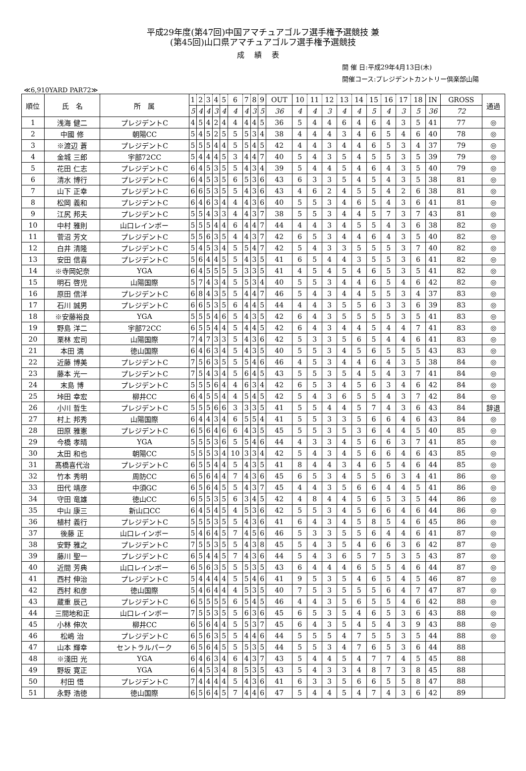平成29年度(第47回)中国アマチュアゴルフ選手権予選競技 兼
(第45回)山口県アマチュアゴルフ選手権予選競技
成績表
開 催 日:平成29年4月13日(木)
開催コース:プレジデントカントリー倶楽部山陽
≪6,910YARD PAR72≫
| 順位 | 氏 名 | 所 属 | 1 | 2 | 3 | 4 | 5 | 6 | 7 | 8 | 9 | OUT | 10 | 11 | 12 | 13 | 14 | 15 | 16 | 17 | 18 | IN | GROSS | 通過 |
| --- | --- | --- | --- | --- | --- | --- | --- | --- | --- | --- | --- | --- | --- | --- | --- | --- | --- | --- | --- | --- | --- | --- | --- | --- |
| | | | 5 | 4 | 4 | 3 | 4 | 4 | 4 | 3 | 5 | 36 | 4 | 4 | 3 | 4 | 4 | 5 | 4 | 3 | 5 | 36 | 72 | |
| 1 | 浅海 健二 | プレジデントC | 4 | 5 | 4 | 2 | 4 | 4 | 4 | 4 | 5 | 36 | 5 | 4 | 4 | 6 | 4 | 6 | 4 | 3 | 5 | 41 | 77 | ◎ |
| 2 | 中國 修 | 朝陽CC | 5 | 4 | 5 | 2 | 5 | 5 | 5 | 3 | 4 | 38 | 4 | 4 | 4 | 3 | 4 | 6 | 5 | 4 | 6 | 40 | 78 | ◎ |
| 3 | ※渡辺 蒼 | プレジデントC | 5 | 5 | 5 | 4 | 4 | 5 | 5 | 4 | 5 | 42 | 4 | 4 | 3 | 4 | 4 | 6 | 5 | 3 | 4 | 37 | 79 | ◎ |
| 4 | 金城 三郎 | 宇部72CC | 5 | 4 | 4 | 4 | 5 | 3 | 4 | 4 | 7 | 40 | 5 | 4 | 3 | 5 | 4 | 5 | 5 | 3 | 5 | 39 | 79 | ◎ |
| 5 | 花田 仁志 | プレジデントC | 6 | 4 | 5 | 3 | 5 | 5 | 4 | 3 | 4 | 39 | 5 | 4 | 4 | 5 | 4 | 6 | 4 | 3 | 5 | 40 | 79 | ◎ |
| 6 | 清水 博行 | プレジデントC | 6 | 4 | 5 | 3 | 5 | 6 | 5 | 3 | 6 | 43 | 6 | 3 | 3 | 5 | 4 | 5 | 4 | 3 | 5 | 38 | 81 | ◎ |
| 7 | 山下 正幸 | プレジデントC | 6 | 6 | 5 | 3 | 5 | 5 | 4 | 3 | 6 | 43 | 4 | 6 | 2 | 4 | 5 | 5 | 4 | 2 | 6 | 38 | 81 | ◎ |
| 8 | 松岡 義和 | プレジデントC | 6 | 4 | 6 | 3 | 4 | 4 | 4 | 3 | 6 | 40 | 5 | 5 | 3 | 4 | 6 | 5 | 4 | 3 | 6 | 41 | 81 | ◎ |
| 9 | 江尻 邦夫 | プレジデントC | 5 | 5 | 4 | 3 | 3 | 4 | 4 | 3 | 7 | 38 | 5 | 5 | 3 | 4 | 4 | 5 | 7 | 3 | 7 | 43 | 81 | ◎ |
| 10 | 中村 雅則 | 山口レインボー | 5 | 5 | 5 | 4 | 4 | 6 | 4 | 4 | 7 | 44 | 4 | 4 | 3 | 4 | 5 | 5 | 4 | 3 | 6 | 38 | 82 | ◎ |
| 11 | 菅沼 芳文 | プレジデントC | 5 | 5 | 6 | 3 | 5 | 4 | 4 | 3 | 7 | 42 | 6 | 5 | 3 | 4 | 4 | 6 | 4 | 3 | 5 | 40 | 82 | ◎ |
| 12 | 白井 清隆 | プレジデントC | 5 | 4 | 5 | 3 | 4 | 5 | 5 | 4 | 7 | 42 | 5 | 4 | 3 | 3 | 5 | 5 | 5 | 3 | 7 | 40 | 82 | ◎ |
| 13 | 安田 信喜 | プレジデントC | 5 | 6 | 4 | 4 | 5 | 5 | 4 | 3 | 5 | 41 | 6 | 5 | 4 | 4 | 3 | 5 | 5 | 3 | 6 | 41 | 82 | ◎ |
| 14 | ※寺岡妃奈 | YGA | 6 | 4 | 5 | 5 | 5 | 5 | 3 | 3 | 5 | 41 | 4 | 5 | 4 | 5 | 4 | 6 | 5 | 3 | 5 | 41 | 82 | ◎ |
| 15 | 明石 啓児 | 山陽国際 | 5 | 7 | 4 | 3 | 4 | 5 | 5 | 3 | 4 | 40 | 5 | 5 | 3 | 4 | 4 | 6 | 5 | 4 | 6 | 42 | 82 | ◎ |
| 16 | 原田 信洋 | プレジデントC | 6 | 8 | 4 | 3 | 5 | 5 | 4 | 4 | 7 | 46 | 5 | 4 | 3 | 4 | 4 | 5 | 5 | 3 | 4 | 37 | 83 | ◎ |
| 17 | 石川 誠男 | プレジデントC | 6 | 6 | 5 | 3 | 5 | 6 | 4 | 4 | 5 | 44 | 4 | 4 | 3 | 5 | 5 | 6 | 3 | 3 | 6 | 39 | 83 | ◎ |
| 18 | ※安藤裕良 | YGA | 5 | 5 | 5 | 4 | 6 | 5 | 4 | 3 | 5 | 42 | 6 | 4 | 3 | 5 | 5 | 5 | 5 | 3 | 5 | 41 | 83 | ◎ |
| 19 | 野島 洋二 | 宇部72CC | 6 | 5 | 5 | 4 | 4 | 5 | 4 | 4 | 5 | 42 | 6 | 4 | 3 | 4 | 4 | 5 | 4 | 4 | 7 | 41 | 83 | ◎ |
| 20 | 栗林 宏司 | 山陽国際 | 7 | 4 | 7 | 3 | 3 | 5 | 4 | 3 | 6 | 42 | 5 | 3 | 3 | 5 | 6 | 5 | 4 | 4 | 6 | 41 | 83 | ◎ |
| 21 | 本田 満 | 徳山国際 | 6 | 4 | 6 | 3 | 4 | 5 | 4 | 3 | 5 | 40 | 5 | 5 | 3 | 4 | 5 | 6 | 5 | 5 | 5 | 43 | 83 | ◎ |
| 22 | 近藤 博美 | プレジデントC | 7 | 5 | 6 | 3 | 5 | 5 | 5 | 4 | 6 | 46 | 4 | 5 | 3 | 4 | 4 | 6 | 4 | 3 | 5 | 38 | 84 | ◎ |
| 23 | 藤本 光一 | プレジデントC | 7 | 5 | 4 | 3 | 4 | 5 | 6 | 4 | 5 | 43 | 5 | 5 | 3 | 5 | 4 | 5 | 4 | 3 | 7 | 41 | 84 | ◎ |
| 24 | 末島 博 | プレジデントC | 5 | 5 | 5 | 6 | 4 | 4 | 6 | 3 | 4 | 42 | 6 | 5 | 3 | 4 | 5 | 6 | 3 | 4 | 6 | 42 | 84 | ◎ |
| 25 | 垰田 幸宏 | 柳井CC | 6 | 4 | 5 | 5 | 4 | 4 | 5 | 4 | 5 | 42 | 5 | 4 | 3 | 6 | 5 | 5 | 4 | 3 | 7 | 42 | 84 | ◎ |
| 26 | 小川 哲生 | プレジデントC | 5 | 5 | 5 | 6 | 6 | 3 | 3 | 3 | 5 | 41 | 5 | 5 | 4 | 4 | 5 | 7 | 4 | 3 | 6 | 43 | 84 | 辞退 |
| 27 | 村上 邦秀 | 山陽国際 | 6 | 4 | 4 | 3 | 4 | 6 | 5 | 5 | 4 | 41 | 5 | 5 | 3 | 3 | 5 | 6 | 6 | 4 | 6 | 43 | 84 | ◎ |
| 28 | 田原 雅憲 | プレジデントC | 6 | 5 | 6 | 4 | 6 | 6 | 4 | 3 | 5 | 45 | 5 | 5 | 3 | 5 | 3 | 6 | 4 | 4 | 5 | 40 | 85 | ◎ |
| 29 | 今橋 孝晴 | YGA | 5 | 5 | 5 | 3 | 6 | 5 | 5 | 4 | 6 | 44 | 4 | 3 | 3 | 4 | 5 | 6 | 6 | 3 | 7 | 41 | 85 | ◎ |
| 30 | 太田 和也 | 朝陽CC | 5 | 5 | 5 | 3 | 4 | 10 | 3 | 3 | 4 | 42 | 5 | 4 | 3 | 4 | 5 | 6 | 6 | 4 | 6 | 43 | 85 | ◎ |
| 31 | 髙橋喜代治 | プレジデントC | 6 | 5 | 5 | 4 | 4 | 5 | 4 | 3 | 5 | 41 | 8 | 4 | 4 | 3 | 4 | 6 | 5 | 4 | 6 | 44 | 85 | ◎ |
| 32 | 竹本 秀明 | 周防CC | 6 | 5 | 6 | 4 | 4 | 7 | 4 | 3 | 6 | 45 | 6 | 5 | 3 | 4 | 5 | 5 | 6 | 3 | 4 | 41 | 86 | ◎ |
| 33 | 田代 靖彦 | 中須GC | 6 | 5 | 6 | 4 | 5 | 5 | 4 | 3 | 7 | 45 | 4 | 4 | 3 | 5 | 6 | 6 | 4 | 4 | 5 | 41 | 86 | ◎ |
| 34 | 守田 竜雄 | 徳山CC | 6 | 5 | 5 | 3 | 5 | 6 | 3 | 4 | 5 | 42 | 4 | 8 | 4 | 4 | 5 | 6 | 5 | 3 | 5 | 44 | 86 | ◎ |
| 35 | 中山 康三 | 新山口CC | 6 | 4 | 5 | 4 | 5 | 4 | 5 | 3 | 6 | 42 | 5 | 5 | 3 | 4 | 5 | 6 | 6 | 4 | 6 | 44 | 86 | ◎ |
| 36 | 植村 義行 | プレジデントC | 5 | 5 | 5 | 3 | 5 | 5 | 4 | 3 | 6 | 41 | 6 | 4 | 3 | 4 | 5 | 8 | 5 | 4 | 6 | 45 | 86 | ◎ |
| 37 | 後藤 正 | 山口レインボー | 5 | 4 | 6 | 4 | 5 | 7 | 4 | 5 | 6 | 46 | 5 | 3 | 3 | 5 | 5 | 6 | 4 | 4 | 6 | 41 | 87 | ◎ |
| 38 | 安野 雅之 | プレジデントC | 7 | 5 | 5 | 3 | 5 | 5 | 4 | 3 | 8 | 45 | 5 | 4 | 3 | 5 | 4 | 6 | 6 | 3 | 6 | 42 | 87 | ◎ |
| 39 | 藤川 聖一 | プレジデントC | 6 | 5 | 4 | 4 | 5 | 7 | 4 | 3 | 6 | 44 | 5 | 4 | 3 | 6 | 5 | 7 | 5 | 3 | 5 | 43 | 87 | ◎ |
| 40 | 近間 芳典 | 山口レインボー | 6 | 5 | 6 | 3 | 5 | 5 | 5 | 3 | 5 | 43 | 6 | 4 | 4 | 4 | 6 | 5 | 5 | 4 | 6 | 44 | 87 | ◎ |
| 41 | 西村 伸治 | プレジデントC | 5 | 4 | 4 | 4 | 4 | 5 | 5 | 4 | 6 | 41 | 9 | 5 | 3 | 5 | 4 | 6 | 5 | 4 | 5 | 46 | 87 | ◎ |
| 42 | 西村 和彦 | 徳山国際 | 5 | 4 | 6 | 4 | 4 | 4 | 5 | 3 | 5 | 40 | 7 | 5 | 3 | 5 | 5 | 5 | 6 | 4 | 7 | 47 | 87 | ◎ |
| 43 | 蔵重 辰己 | プレジデントC | 6 | 5 | 5 | 5 | 5 | 6 | 5 | 4 | 5 | 46 | 4 | 4 | 3 | 5 | 6 | 5 | 5 | 4 | 6 | 42 | 88 | ◎ |
| 44 | 三間地和正 | 山口レインボー | 7 | 5 | 5 | 3 | 5 | 5 | 6 | 3 | 6 | 45 | 6 | 5 | 3 | 5 | 4 | 6 | 5 | 3 | 6 | 43 | 88 | ◎ |
| 45 | 小林 伸次 | 柳井CC | 6 | 5 | 6 | 4 | 4 | 5 | 5 | 3 | 7 | 45 | 6 | 4 | 3 | 5 | 4 | 5 | 4 | 3 | 9 | 43 | 88 | ◎ |
| 46 | 松嶋 治 | プレジデントC | 6 | 5 | 6 | 3 | 5 | 5 | 4 | 4 | 6 | 44 | 5 | 5 | 5 | 4 | 7 | 5 | 5 | 3 | 5 | 44 | 88 | ◎ |
| 47 | 山本 輝幸 | セントラルパーク | 6 | 5 | 6 | 4 | 5 | 5 | 5 | 3 | 5 | 44 | 5 | 5 | 3 | 4 | 7 | 6 | 5 | 3 | 6 | 44 | 88 | |
| 48 | ※淺田 光 | YGA | 6 | 4 | 6 | 3 | 4 | 6 | 4 | 3 | 7 | 43 | 5 | 4 | 4 | 5 | 4 | 7 | 7 | 4 | 5 | 45 | 88 | |
| 49 | 野坂 寛正 | YGA | 6 | 4 | 5 | 3 | 4 | 8 | 5 | 3 | 5 | 43 | 5 | 4 | 3 | 3 | 4 | 8 | 7 | 3 | 8 | 45 | 88 | |
| 50 | 村田 悟 | プレジデントC | 7 | 4 | 4 | 4 | 4 | 5 | 4 | 3 | 6 | 41 | 6 | 3 | 3 | 5 | 6 | 6 | 5 | 5 | 8 | 47 | 88 | |
| 51 | 永野 浩徳 | 徳山国際 | 6 | 5 | 6 | 4 | 5 | 7 | 4 | 4 | 6 | 47 | 5 | 4 | 4 | 5 | 4 | 7 | 4 | 3 | 6 | 42 | 89 | |